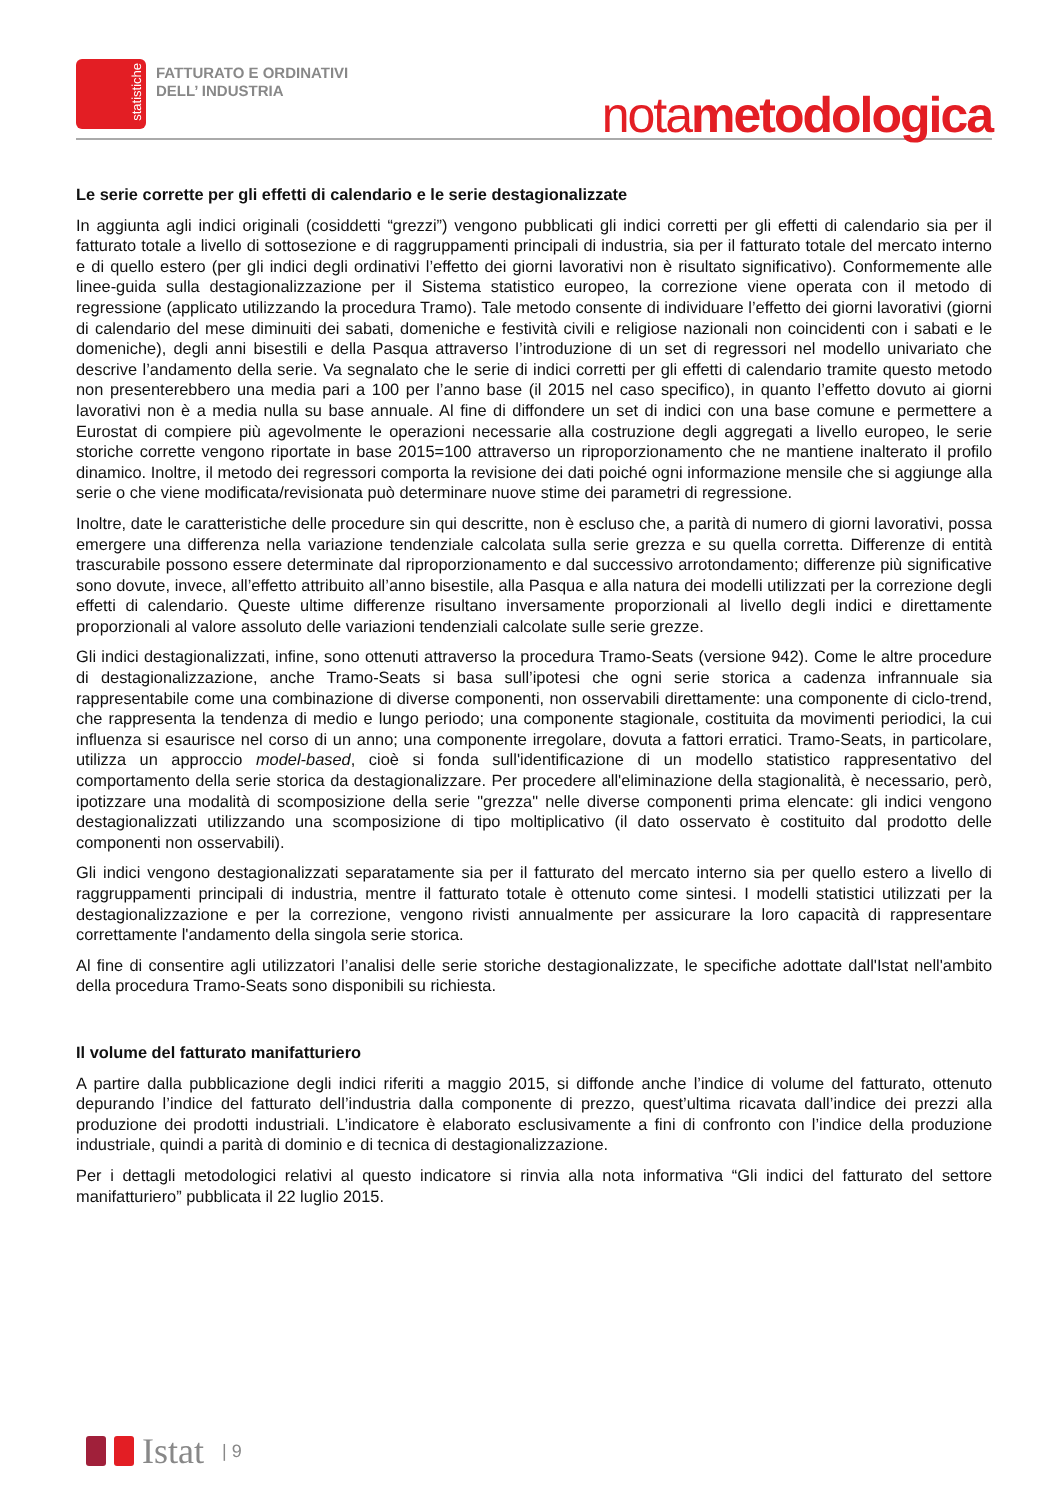statistiche
FATTURATO E ORDINATIVI
DELL’ INDUSTRIA
notametodologica
Le serie corrette per gli effetti di calendario e le serie destagionalizzate
In aggiunta agli indici originali (cosiddetti “grezzi”) vengono pubblicati gli indici corretti per gli effetti di calendario sia per il fatturato totale a livello di sottosezione e di raggruppamenti principali di industria, sia per il fatturato totale del mercato interno e di quello estero (per gli indici degli ordinativi l’effetto dei giorni lavorativi non è risultato significativo). Conformemente alle linee-guida sulla destagionalizzazione per il Sistema statistico europeo, la correzione viene operata con il metodo di regressione (applicato utilizzando la procedura Tramo). Tale metodo consente di individuare l’effetto dei giorni lavorativi (giorni di calendario del mese diminuiti dei sabati, domeniche e festività civili e religiose nazionali non coincidenti con i sabati e le domeniche), degli anni bisestili e della Pasqua attraverso l’introduzione di un set di regressori nel modello univariato che descrive l’andamento della serie. Va segnalato che le serie di indici corretti per gli effetti di calendario tramite questo metodo non presenterebbero una media pari a 100 per l’anno base (il 2015 nel caso specifico), in quanto l’effetto dovuto ai giorni lavorativi non è a media nulla su base annuale. Al fine di diffondere un set di indici con una base comune e permettere a Eurostat di compiere più agevolmente le operazioni necessarie alla costruzione degli aggregati a livello europeo, le serie storiche corrette vengono riportate in base 2015=100 attraverso un riproporzionamento che ne mantiene inalterato il profilo dinamico. Inoltre, il metodo dei regressori comporta la revisione dei dati poiché ogni informazione mensile che si aggiunge alla serie o che viene modificata/revisionata può determinare nuove stime dei parametri di regressione.
Inoltre, date le caratteristiche delle procedure sin qui descritte, non è escluso che, a parità di numero di giorni lavorativi, possa emergere una differenza nella variazione tendenziale calcolata sulla serie grezza e su quella corretta. Differenze di entità trascurabile possono essere determinate dal riproporzionamento e dal successivo arrotondamento; differenze più significative sono dovute, invece, all’effetto attribuito all’anno bisestile, alla Pasqua e alla natura dei modelli utilizzati per la correzione degli effetti di calendario. Queste ultime differenze risultano inversamente proporzionali al livello degli indici e direttamente proporzionali al valore assoluto delle variazioni tendenziali calcolate sulle serie grezze.
Gli indici destagionalizzati, infine, sono ottenuti attraverso la procedura Tramo-Seats (versione 942). Come le altre procedure di destagionalizzazione, anche Tramo-Seats si basa sull’ipotesi che ogni serie storica a cadenza infrannuale sia rappresentabile come una combinazione di diverse componenti, non osservabili direttamente: una componente di ciclo-trend, che rappresenta la tendenza di medio e lungo periodo; una componente stagionale, costituita da movimenti periodici, la cui influenza si esaurisce nel corso di un anno; una componente irregolare, dovuta a fattori erratici. Tramo-Seats, in particolare, utilizza un approccio model-based, cioè si fonda sull'identificazione di un modello statistico rappresentativo del comportamento della serie storica da destagionalizzare. Per procedere all'eliminazione della stagionalità, è necessario, però, ipotizzare una modalità di scomposizione della serie "grezza" nelle diverse componenti prima elencate: gli indici vengono destagionalizzati utilizzando una scomposizione di tipo moltiplicativo (il dato osservato è costituito dal prodotto delle componenti non osservabili).
Gli indici vengono destagionalizzati separatamente sia per il fatturato del mercato interno sia per quello estero a livello di raggruppamenti principali di industria, mentre il fatturato totale è ottenuto come sintesi. I modelli statistici utilizzati per la destagionalizzazione e per la correzione, vengono rivisti annualmente per assicurare la loro capacità di rappresentare correttamente l'andamento della singola serie storica.
Al fine di consentire agli utilizzatori l’analisi delle serie storiche destagionalizzate, le specifiche adottate dall'Istat nell'ambito della procedura Tramo-Seats sono disponibili su richiesta.
Il volume del fatturato manifatturiero
A partire dalla pubblicazione degli indici riferiti a maggio 2015, si diffonde anche l’indice di volume del fatturato, ottenuto depurando l’indice del fatturato dell’industria dalla componente di prezzo, quest’ultima ricavata dall’indice dei prezzi alla produzione dei prodotti industriali. L’indicatore è elaborato esclusivamente a fini di confronto con l’indice della produzione industriale, quindi a parità di dominio e di tecnica di destagionalizzazione.
Per i dettagli metodologici relativi al questo indicatore si rinvia alla nota informativa “Gli indici del fatturato del settore manifatturiero” pubblicata il 22 luglio 2015.
Istat | 9